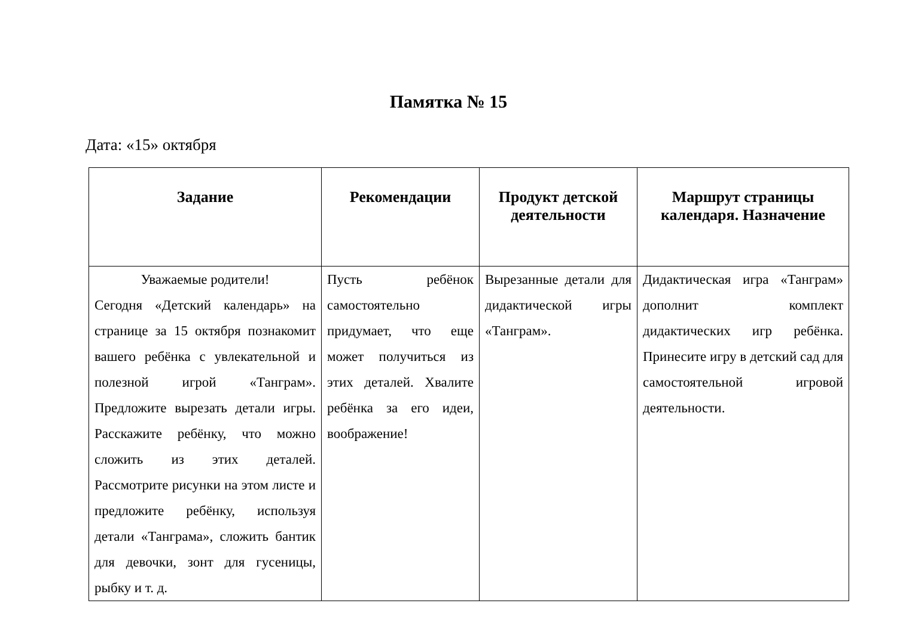Памятка № 15
Дата: «15» октября
| Задание | Рекомендации | Продукт детской деятельности | Маршрут страницы календаря. Назначение |
| --- | --- | --- | --- |
| Уважаемые родители! Сегодня «Детский календарь» на странице за 15 октября познакомит вашего ребёнка с увлекательной и полезной игрой «Танграм». Предложите вырезать детали игры. Расскажите ребёнку, что можно сложить из этих деталей. Рассмотрите рисунки на этом листе и предложите ребёнку, используя детали «Танграма», сложить бантик для девочки, зонт для гусеницы, рыбку и т. д. | Пусть ребёнок самостоятельно придумает, что еще может получиться из этих деталей. Хвалите ребёнка за его идеи, воображение! | Вырезанные детали для дидактической игры «Танграм». | Дидактическая игра «Танграм» дополнит комплект дидактических игр ребёнка. Принесите игру в детский сад для самостоятельной игровой деятельности. |